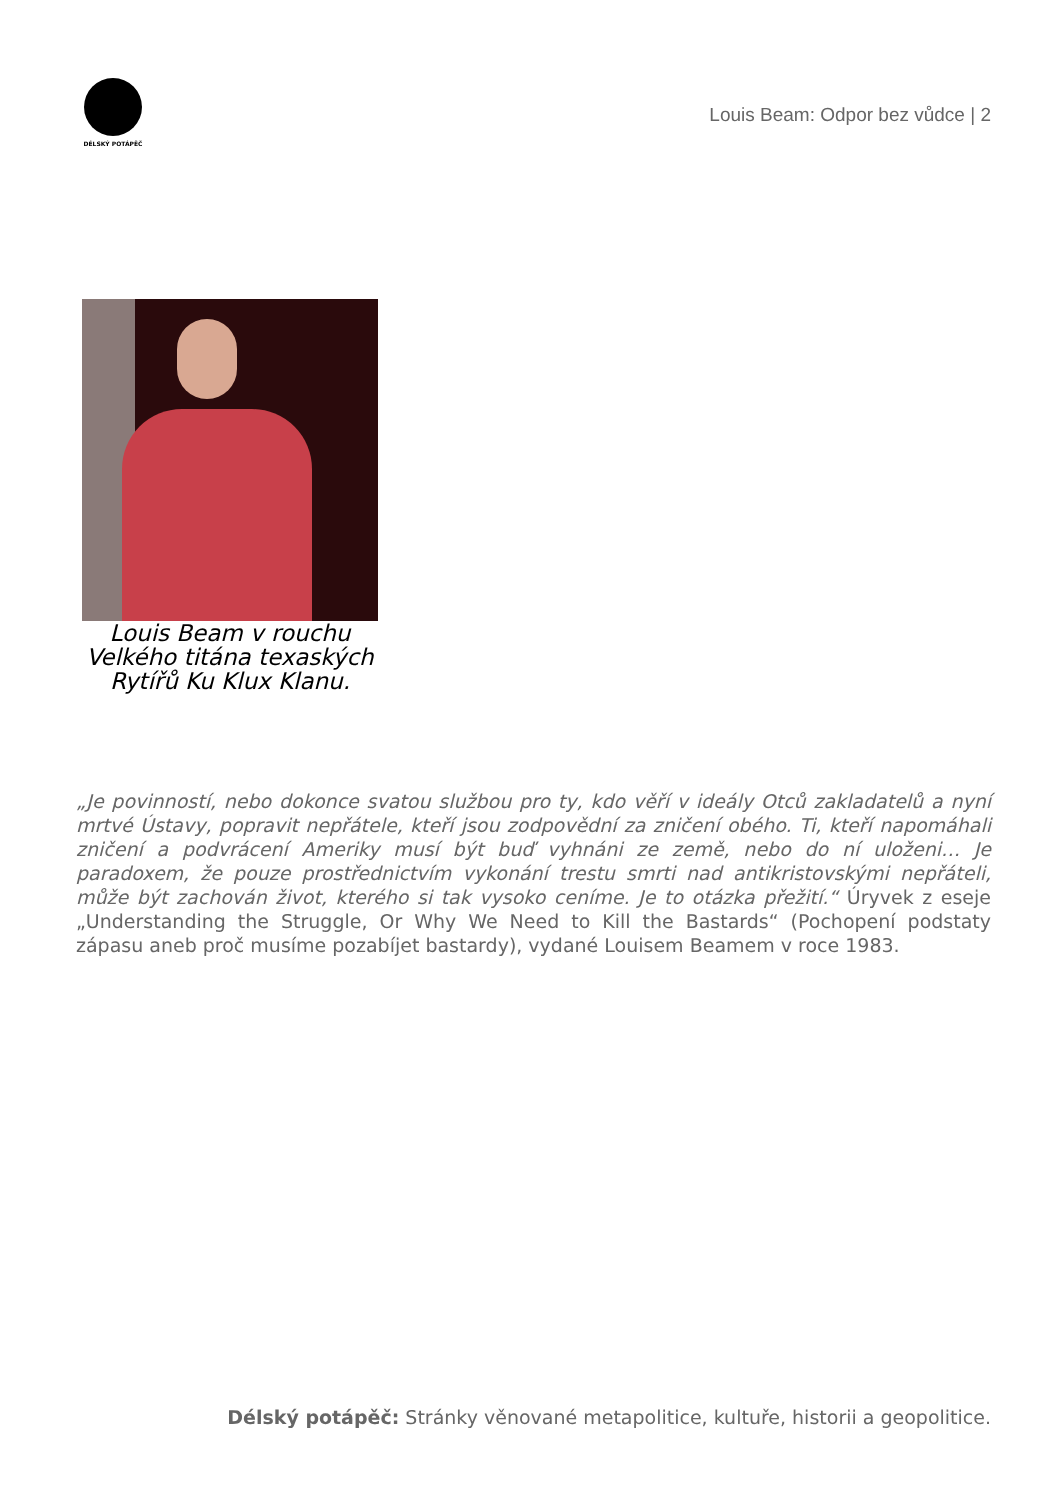DÉLSKÝ POTÁPĚČ
Louis Beam: Odpor bez vůdce | 2
Louis Beam v rouchu Velkého titána texaských Rytířů Ku Klux Klanu.
„Je povinností, nebo dokonce svatou službou pro ty, kdo věří v ideály Otců zakladatelů a nyní mrtvé Ústavy, popravit nepřátele, kteří jsou zodpovědní za zničení obého. Ti, kteří napomáhali zničení a podvrácení Ameriky musí být buď vyhnáni ze země, nebo do ní uloženi… Je paradoxem, že pouze prostřednictvím vykonání trestu smrti nad antikristovskými nepřáteli, může být zachován život, kterého si tak vysoko ceníme. Je to otázka přežití.“ Úryvek z eseje „Understanding the Struggle, Or Why We Need to Kill the Bastards“ (Pochopení podstaty zápasu aneb proč musíme pozabíjet bastardy), vydané Louisem Beamem v roce 1983.
Délský potápěč: Stránky věnované metapolitice, kultuře, historii a geopolitice.